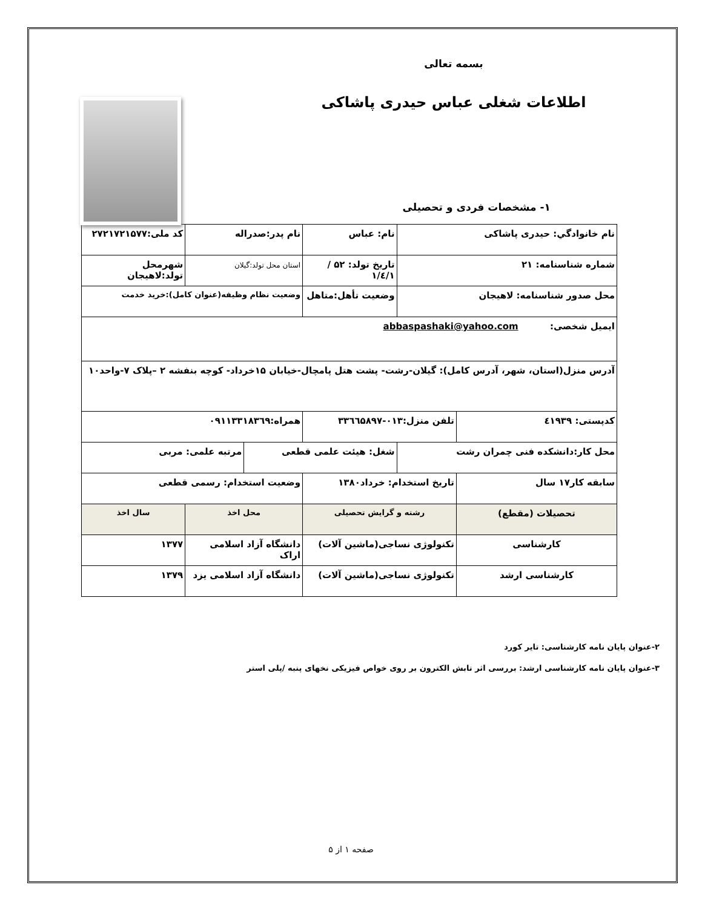بسمه تعالی
اطلاعات شغلی عباس حیدری پاشاکی
۱- مشخصات فردی و تحصیلی
| نام خانوادگي: حیدری پاشاکی | | نام: عباس | | نام پدر:صدراله | | کد ملی:۲۷۲۱۷۲۱۵۷۷ |
| شماره شناسنامه: ۲۱ | | تاریخ تولد: ۵۲ /۱/٤/۱ | | استان محل تولد:گیلان | | شهرمحل تولد:لاهیجان |
| محل صدور شناسنامه: لاهیجان | | وضعیت تأهل:متاهل | | وضعیت نظام وظیفه(عنوان کامل):خرید خدمت | | |
| ایمیل شخصی: abbaspashaki@yahoo.com | | | | | | |
| آدرس منزل(استان، شهر، آدرس کامل): گیلان-رشت- پشت هتل پامچال-خیابان ۱۵خرداد- کوچه بنفشه ۲ –پلاک ۷-واحد۱۰ | | | | | | |
| کدپستی: ٤۱۹۳۹ | تلفن منزل:۰۱۳-۳۳٦٦۵۸۹۷ | | | همراه:۰۹۱۱۳۳۱۸۳٦۹ | | |
| محل کار:دانشکده فنی چمران رشت | | شغل: هیئت علمی قطعی | | | مرتبه علمی: مربی | |
| سابقه کار۱۷ سال | تاریخ استخدام: خرداد۱۳۸۰ | | وضعیت استخدام: رسمی قطعی | | | |
| تحصیلات (مقطع) | رشته و گرایش تحصیلی | | | محل اخذ | | سال اخذ |
| کارشناسی | تکنولوژی نساجی(ماشین آلات) | | | دانشگاه آزاد اسلامی اراک | | ۱۳۷۷ |
| کارشناسی ارشد | تکنولوژی نساجی(ماشین آلات) | | | دانشگاه آزاد اسلامی یزد | | ۱۳۷۹ |
۲-عنوان پایان نامه کارشناسی: تایر کورد
۳-عنوان پایان نامه کارشناسی ارشد: بررسی اثر تابش الکترون بر روی خواص فیزیکی نخهای پنبه /پلی استر
صفحه ۱ از ۵